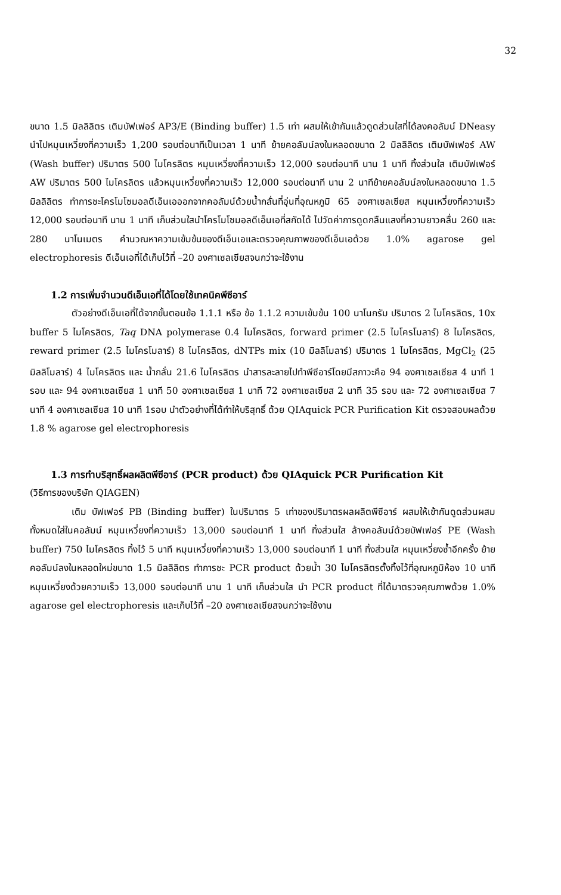32
ขนาด 1.5 มิลลิลิตร เติมบัฟเฟอร์ AP3/E (Binding buffer) 1.5 เท่า ผสมให้เข้ากันแล้วดูดส่วนใสที่ได้ลงคอลัมน์ DNeasy นำไปหมุนเหวี่ยงที่ความเร็ว 1,200 รอบต่อนาทีเป็นเวลา 1 นาที ย้ายคอลัมน์ลงในหลอดขนาด 2 มิลลิลิตร เติมบัฟเฟอร์ AW (Wash buffer) ปริมาตร 500 ไมโครลิตร หมุนเหวี่ยงที่ความเร็ว 12,000 รอบต่อนาที นาน 1 นาที ทิ้งส่วนใส เติมบัฟเฟอร์ AW ปริมาตร 500 ไมโครลิตร แล้วหมุนเหวี่ยงที่ความเร็ว 12,000 รอบต่อนาที นาน 2 นาทีย้ายคอลัมน์ลงในหลอดขนาด 1.5 มิลลิลิตร ทำการชะโครโมโซมอลดีเอ็นเอออกจากคอลัมน์ด้วยน้ำกลั่นที่อุ่นที่อุณหภูมิ 65 องศาเซลเซียส หมุนเหวี่ยงที่ความเร็ว 12,000 รอบต่อนาที นาน 1 นาที เก็บส่วนใสนำโครโมโซมอลดีเอ็นเอที่สกัดได้ ไปวัดค่าการดูดกลืนแสงที่ความยาวคลื่น 260 และ 280 นาโนเมตร คำนวณหาความเข้มข้นของดีเอ็นเอและตรวจคุณภาพของดีเอ็นเอด้วย 1.0% agarose gel electrophoresis ดีเอ็นเอที่ได้เก็บไว้ที่ –20 องศาเซลเซียสจนกว่าจะใช้งาน
1.2 การเพิ่มจำนวนดีเอ็นเอที่ได้โดยใช้เทคนิคพีซีอาร์
ตัวอย่างดีเอ็นเอที่ได้จากขั้นตอนข้อ 1.1.1 หรือ ข้อ 1.1.2 ความเข้มข้น 100 นาโนกรัม ปริมาตร 2 ไมโครลิตร, 10x buffer 5 ไมโครลิตร, Taq DNA polymerase 0.4 ไมโครลิตร, forward primer (2.5 ไมโครโมลาร์) 8 ไมโครลิตร, reward primer (2.5 ไมโครโมลาร์) 8 ไมโครลิตร, dNTPs mix (10 มิลลิโมลาร์) ปริมาตร 1 ไมโครลิตร, MgCl<sub>2</sub> (25 มิลลิโมลาร์) 4 ไมโครลิตร และ น้ำกลั่น 21.6 ไมโครลิตร นำสารละลายไปทำพีซีอาร์โดยมีสภาวะคือ 94 องศาเซลเซียส 4 นาที 1 รอบ และ 94 องศาเซลเซียส 1 นาที 50 องศาเซลเซียส 1 นาที 72 องศาเซลเซียส 2 นาที 35 รอบ และ 72 องศาเซลเซียส 7 นาที 4 องศาเซลเซียส 10 นาที 1รอบ นำตัวอย่างที่ได้ทำให้บริสุทธิ์ ด้วย QIAquick PCR Purification Kit ตรวจสอบผลด้วย 1.8 % agarose gel electrophoresis
1.3 การทำบริสุทธิ์ผลผลิตพีซีอาร์ (PCR product) ด้วย QIAquick PCR Purification Kit
(วิธีการของบริษัท QIAGEN)
เติม บัฟเฟอร์ PB (Binding buffer) ในปริมาตร 5 เท่าของปริมาตรผลผลิตพีซีอาร์ ผสมให้เข้ากันดูดส่วนผสมทั้งหมดใส่ในคอลัมน์ หมุนเหวี่ยงที่ความเร็ว 13,000 รอบต่อนาที 1 นาที ทิ้งส่วนใส ล้างคอลัมน์ด้วยบัฟเฟอร์ PE (Wash buffer) 750 ไมโครลิตร ทิ้งไว้ 5 นาที หมุนเหวี่ยงที่ความเร็ว 13,000 รอบต่อนาที 1 นาที ทิ้งส่วนใส หมุนเหวี่ยงซ้ำอีกครั้ง ย้ายคอลัมน์ลงในหลอดใหม่ขนาด 1.5 มิลลิลิตร ทำการชะ PCR product ด้วยน้ำ 30 ไมโครลิตรตั้งทิ้งไว้ที่อุณหภูมิห้อง 10 นาที หมุนเหวี่ยงด้วยความเร็ว 13,000 รอบต่อนาที นาน 1 นาที เก็บส่วนใส นำ PCR product ที่ได้มาตรวจคุณภาพด้วย 1.0% agarose gel electrophoresis และเก็บไว้ที่ –20 องศาเซลเซียสจนกว่าจะใช้งาน